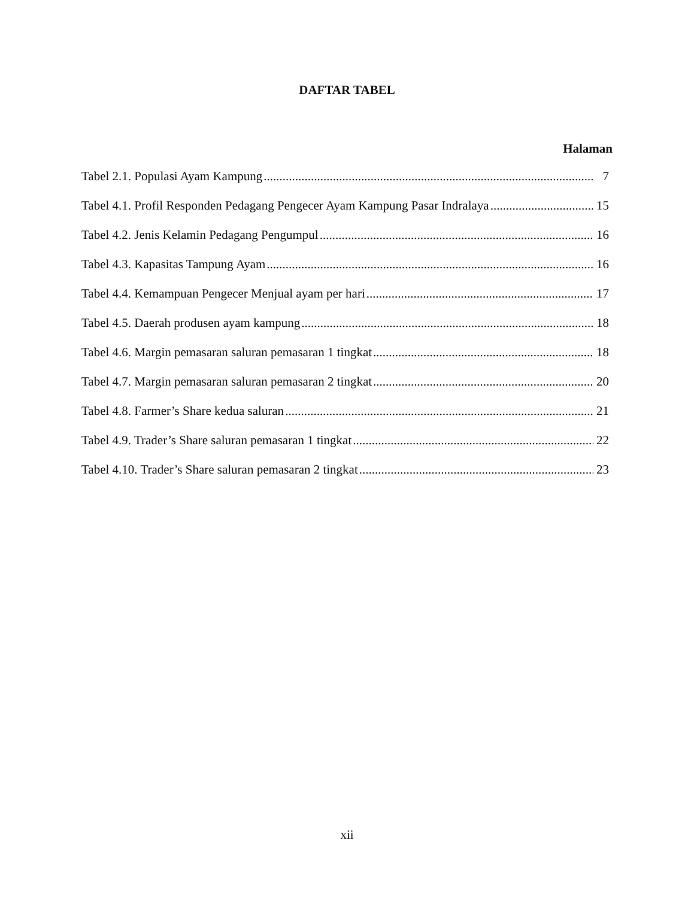DAFTAR TABEL
Halaman
Tabel 2.1. Populasi Ayam Kampung 7
Tabel 4.1. Profil Responden Pedagang Pengecer Ayam Kampung Pasar Indralaya 15
Tabel 4.2. Jenis Kelamin Pedagang Pengumpul 16
Tabel 4.3. Kapasitas Tampung Ayam 16
Tabel 4.4. Kemampuan Pengecer Menjual ayam per hari 17
Tabel 4.5. Daerah produsen ayam kampung 18
Tabel 4.6. Margin pemasaran saluran pemasaran 1 tingkat 18
Tabel 4.7. Margin pemasaran saluran pemasaran 2 tingkat 20
Tabel 4.8. Farmer’s Share kedua saluran 21
Tabel 4.9. Trader’s Share saluran pemasaran 1 tingkat 22
Tabel 4.10. Trader’s Share saluran pemasaran 2 tingkat 23
xii